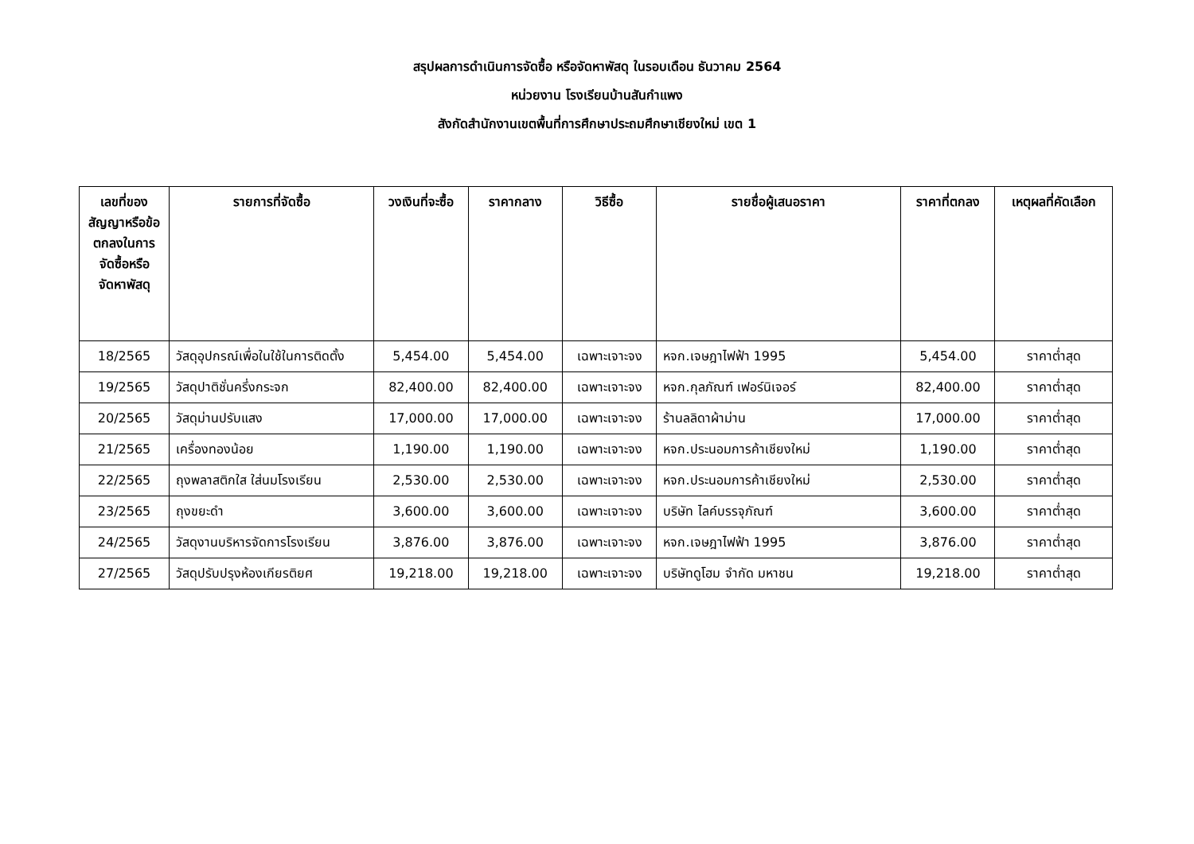สรุปผลการดำเนินการจัดซื้อ หรือจัดหาพัสดุ ในรอบเดือน ธันวาคม 2564
หน่วยงาน โรงเรียนบ้านสันกำแพง
สังกัดสำนักงานเขตพื้นที่การศึกษาประถมศึกษาเชียงใหม่ เขต 1
| เลขที่ของสัญญาหรือข้อตกลงในการจัดซื้อหรือจัดหาพัสดุ | รายการที่จัดซื้อ | วงเงินที่จะซื้อ | ราคากลาง | วิธีซื้อ | รายชื่อผู้เสนอราคา | ราคาที่ตกลง | เหตุผลที่คัดเลือก |
| --- | --- | --- | --- | --- | --- | --- | --- |
| 18/2565 | วัสดุอุปกรณ์เพื่อในใช้ในการติดตั้ง | 5,454.00 | 5,454.00 | เฉพาะเจาะจง | หจก.เจษฎาไฟฟ้า 1995 | 5,454.00 | ราคาต่ำสุด |
| 19/2565 | วัสดุปาติชั่นครึ่งกระจก | 82,400.00 | 82,400.00 | เฉพาะเจาะจง | หจก.กุลภัณฑ์ เฟอร์นิเจอร์ | 82,400.00 | ราคาต่ำสุด |
| 20/2565 | วัสดุม่านปรับแสง | 17,000.00 | 17,000.00 | เฉพาะเจาะจง | ร้านลลิดาผ้าม่าน | 17,000.00 | ราคาต่ำสุด |
| 21/2565 | เครื่องทองน้อย | 1,190.00 | 1,190.00 | เฉพาะเจาะจง | หจก.ประนอมการค้าเชียงใหม่ | 1,190.00 | ราคาต่ำสุด |
| 22/2565 | ถุงพลาสติกใส ใส่นมโรงเรียน | 2,530.00 | 2,530.00 | เฉพาะเจาะจง | หจก.ประนอมการค้าเชียงใหม่ | 2,530.00 | ราคาต่ำสุด |
| 23/2565 | ถุงขยะดำ | 3,600.00 | 3,600.00 | เฉพาะเจาะจง | บริษัท ไลค์บรรจุภัณฑ์ | 3,600.00 | ราคาต่ำสุด |
| 24/2565 | วัสดุงานบริหารจัดการโรงเรียน | 3,876.00 | 3,876.00 | เฉพาะเจาะจง | หจก.เจษฎาไฟฟ้า 1995 | 3,876.00 | ราคาต่ำสุด |
| 27/2565 | วัสดุปรับปรุงห้องเกียรติยศ | 19,218.00 | 19,218.00 | เฉพาะเจาะจง | บริษัทดูโฮม จำกัด มหาชน | 19,218.00 | ราคาต่ำสุด |